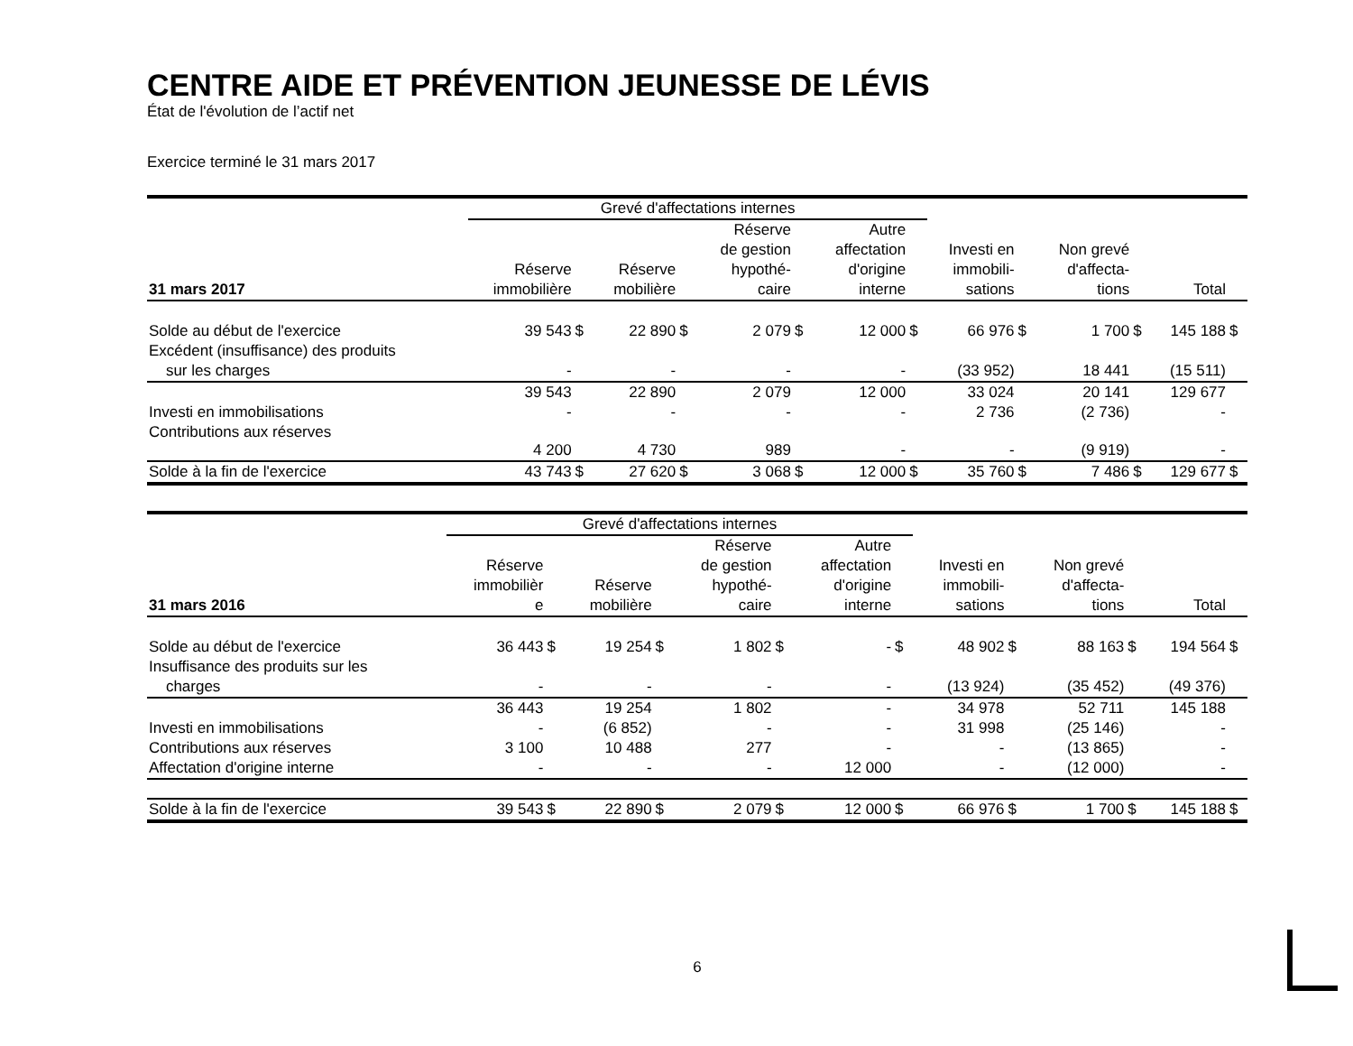CENTRE AIDE ET PRÉVENTION JEUNESSE DE LÉVIS
État de l'évolution de l’actif net
Exercice terminé le 31 mars 2017
| | Grevé d'affectations internes | | | | | | | | | | | | | |
| 31 mars 2017 | Réserve immobilière | | Réserve mobilière | | Réserve de gestion hypothé- caire | | Autre affectation d'origine interne | | Investi en immobili- sations | | Non grevé d'affecta- tions | | Total | |
| Solde au début de l'exercice | 39 543 | $ | 22 890 | $ | 2 079 | $ | 12 000 | $ | 66 976 | $ | 1 700 | $ | 145 188 | $ |
| Excédent (insuffisance) des produits sur les charges | - | | - | | - | | - | | (33 952) | | 18 441 | | (15 511) | |
| | 39 543 | | 22 890 | | 2 079 | | 12 000 | | 33 024 | | 20 141 | | 129 677 | |
| Investi en immobilisations | - | | - | | - | | - | | 2 736 | | (2 736) | | - | |
| Contributions aux réserves | 4 200 | | 4 730 | | 989 | | - | | - | | (9 919) | | - | |
| Solde à la fin de l'exercice | 43 743 | $ | 27 620 | $ | 3 068 | $ | 12 000 | $ | 35 760 | $ | 7 486 | $ | 129 677 | $ |
| | Grevé d'affectations internes | | | | | | | | | | | | | |
| 31 mars 2016 | Réserve immobilièr e | | Réserve mobilière | | Réserve de gestion hypothé- caire | | Autre affectation d'origine interne | | Investi en immobili- sations | | Non grevé d'affecta- tions | | Total | |
| Solde au début de l'exercice | 36 443 | $ | 19 254 | $ | 1 802 | $ | - | $ | 48 902 | $ | 88 163 | $ | 194 564 | $ |
| Insuffisance des produits sur les charges | - | | - | | - | | - | | (13 924) | | (35 452) | | (49 376) | |
| | 36 443 | | 19 254 | | 1 802 | | - | | 34 978 | | 52 711 | | 145 188 | |
| Investi en immobilisations | - | | (6 852) | | - | | - | | 31 998 | | (25 146) | | - | |
| Contributions aux réserves | 3 100 | | 10 488 | | 277 | | - | | - | | (13 865) | | - | |
| Affectation d'origine interne | - | | - | | - | | 12 000 | | - | | (12 000) | | - | |
| Solde à la fin de l'exercice | 39 543 | $ | 22 890 | $ | 2 079 | $ | 12 000 | $ | 66 976 | $ | 1 700 | $ | 145 188 | $ |
6